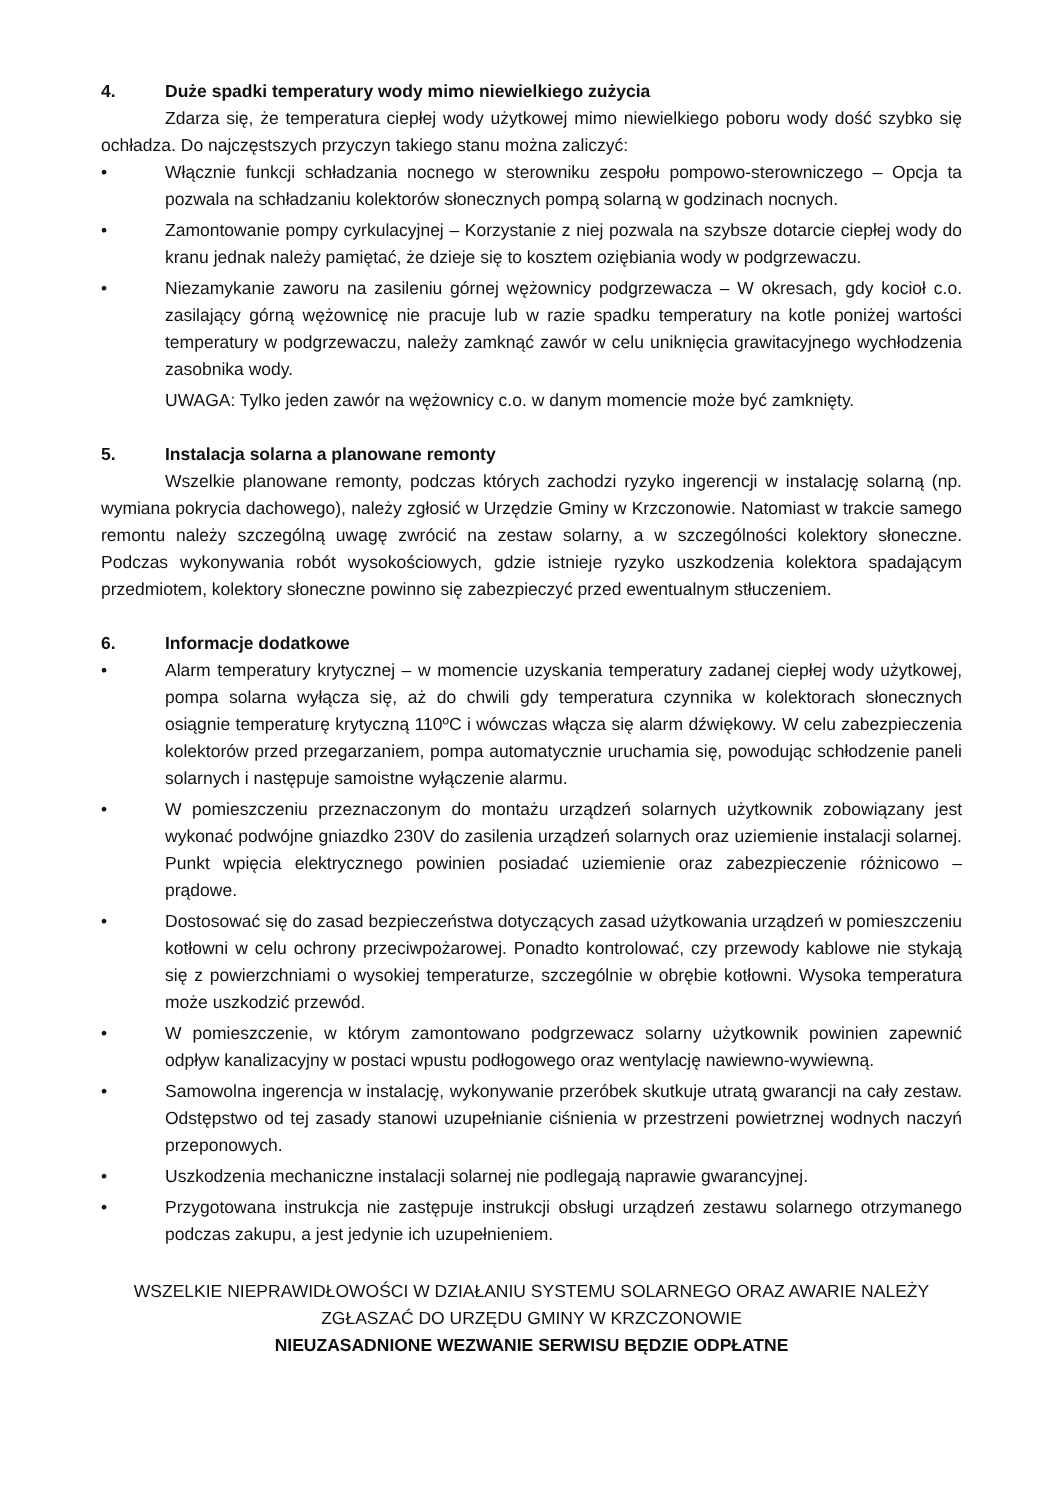4. Duże spadki temperatury wody mimo niewielkiego zużycia
Zdarza się, że temperatura ciepłej wody użytkowej mimo niewielkiego poboru wody dość szybko się ochładza. Do najczęstszych przyczyn takiego stanu można zaliczyć:
• Włącznie funkcji schładzania nocnego w sterowniku zespołu pompowo-sterowniczego – Opcja ta pozwala na schładzaniu kolektorów słonecznych pompą solarną w godzinach nocnych.
• Zamontowanie pompy cyrkulacyjnej – Korzystanie z niej pozwala na szybsze dotarcie ciepłej wody do kranu jednak należy pamiętać, że dzieje się to kosztem oziębiania wody w podgrzewaczu.
• Niezamykanie zaworu na zasileniu górnej wężownicy podgrzewacza – W okresach, gdy kocioł c.o. zasilający górną wężownicę nie pracuje lub w razie spadku temperatury na kotle poniżej wartości temperatury w podgrzewaczu, należy zamknąć zawór w celu uniknięcia grawitacyjnego wychłodzenia zasobnika wody.
UWAGA: Tylko jeden zawór na wężownicy c.o. w danym momencie może być zamknięty.
5. Instalacja solarna a planowane remonty
Wszelkie planowane remonty, podczas których zachodzi ryzyko ingerencji w instalację solarną (np. wymiana pokrycia dachowego), należy zgłosić w Urzędzie Gminy w Krzczonowie. Natomiast w trakcie samego remontu należy szczególną uwagę zwrócić na zestaw solarny, a w szczególności kolektory słoneczne. Podczas wykonywania robót wysokościowych, gdzie istnieje ryzyko uszkodzenia kolektora spadającym przedmiotem, kolektory słoneczne powinno się zabezpieczyć przed ewentualnym stłuczeniem.
6. Informacje dodatkowe
• Alarm temperatury krytycznej – w momencie uzyskania temperatury zadanej ciepłej wody użytkowej, pompa solarna wyłącza się, aż do chwili gdy temperatura czynnika w kolektorach słonecznych osiągnie temperaturę krytyczną 110ºC i wówczas włącza się alarm dźwiękowy. W celu zabezpieczenia kolektorów przed przegarzaniem, pompa automatycznie uruchamia się, powodując schłodzenie paneli solarnych i następuje samoistne wyłączenie alarmu.
• W pomieszczeniu przeznaczonym do montażu urządzeń solarnych użytkownik zobowiązany jest wykonać podwójne gniazdko 230V do zasilenia urządzeń solarnych oraz uziemienie instalacji solarnej. Punkt wpięcia elektrycznego powinien posiadać uziemienie oraz zabezpieczenie różnicowo – prądowe.
• Dostosować się do zasad bezpieczeństwa dotyczących zasad użytkowania urządzeń w pomieszczeniu kotłowni w celu ochrony przeciwpożarowej. Ponadto kontrolować, czy przewody kablowe nie stykają się z powierzchniami o wysokiej temperaturze, szczególnie w obrębie kotłowni. Wysoka temperatura może uszkodzić przewód.
• W pomieszczenie, w którym zamontowano podgrzewacz solarny użytkownik powinien zapewnić odpływ kanalizacyjny w postaci wpustu podłogowego oraz wentylację nawiewno-wywiewną.
• Samowolna ingerencja w instalację, wykonywanie przeróbek skutkuje utratą gwarancji na cały zestaw. Odstępstwo od tej zasady stanowi uzupełnianie ciśnienia w przestrzeni powietrznej wodnych naczyń przeponowych.
• Uszkodzenia mechaniczne instalacji solarnej nie podlegają naprawie gwarancyjnej.
• Przygotowana instrukcja nie zastępuje instrukcji obsługi urządzeń zestawu solarnego otrzymanego podczas zakupu, a jest jedynie ich uzupełnieniem.
WSZELKIE NIEPRAWIDŁOWOŚCI W DZIAŁANIU SYSTEMU SOLARNEGO ORAZ AWARIE NALEŻY
ZGŁASZAĆ DO URZĘDU GMINY W KRZCZONOWIE
NIEUZASADNIONE WEZWANIE SERWISU BĘDZIE ODPŁATNE